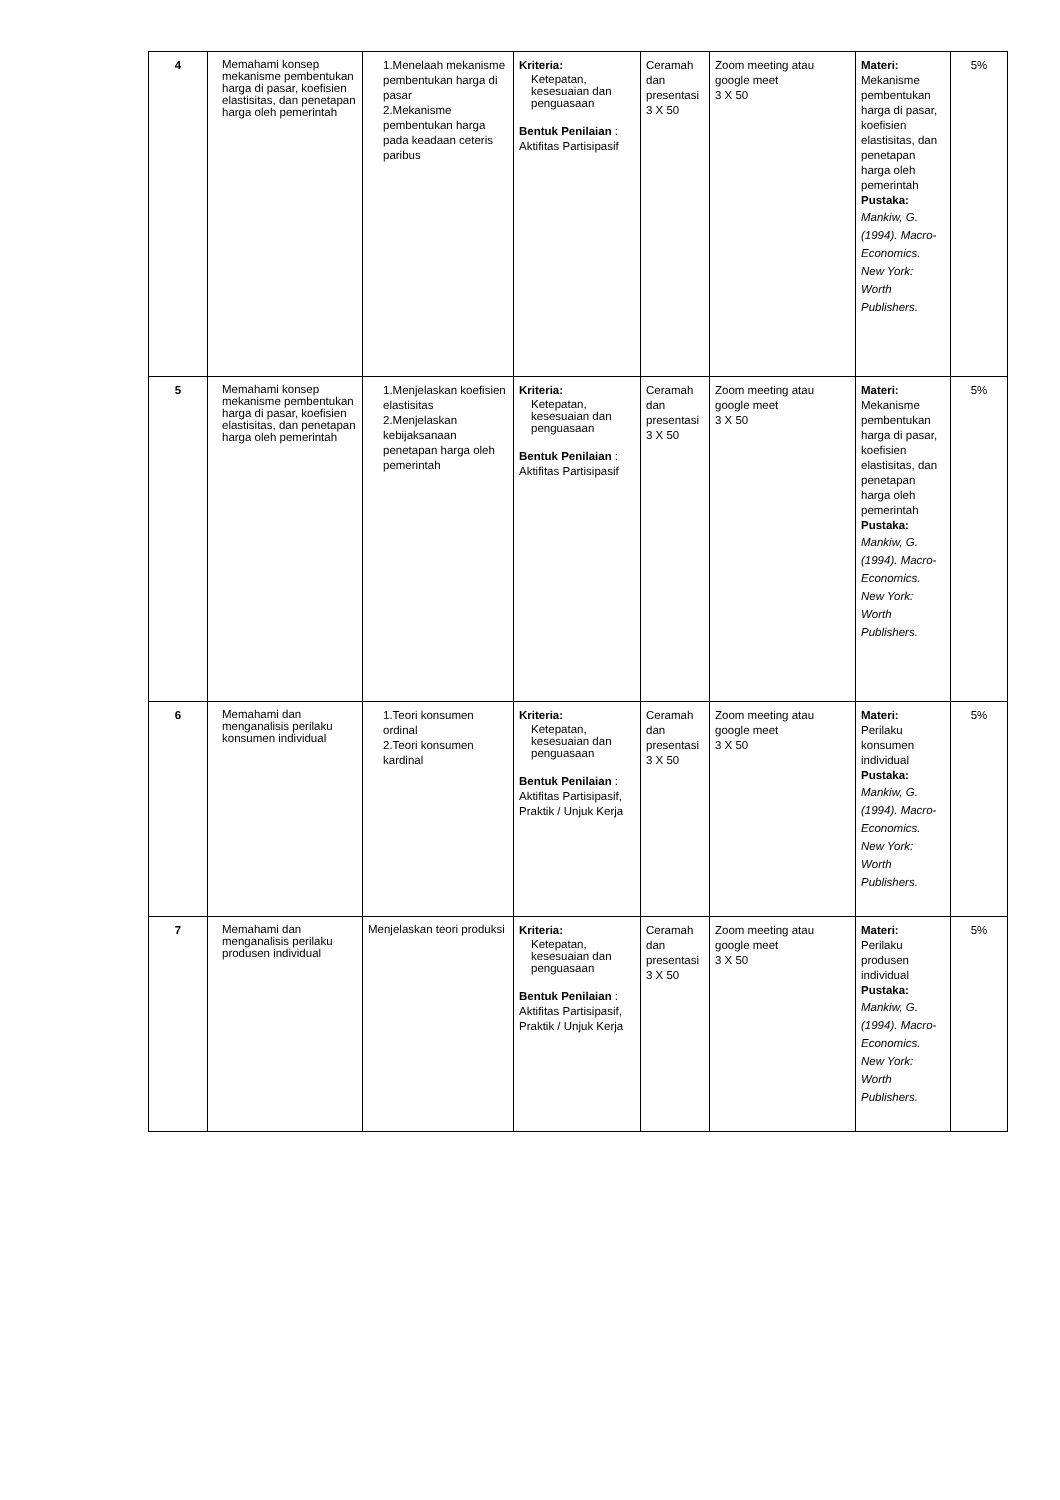| 4 | Memahami konsep mekanisme pembentukan harga di pasar, koefisien elastisitas, dan penetapan harga oleh pemerintah | 1.Menelaah mekanisme pembentukan harga di pasar 2.Mekanisme pembentukan harga pada keadaan ceteris paribus | Kriteria: Ketepatan, kesesuaian dan penguasaan Bentuk Penilaian : Aktifitas Partisipasif | Ceramah dan presentasi 3 X 50 | Zoom meeting atau google meet 3 X 50 | Materi: Mekanisme pembentukan harga di pasar, koefisien elastisitas, dan penetapan harga oleh pemerintah Pustaka: Mankiw, G. (1994). Macro-Economics. New York: Worth Publishers. | 5% |
| 5 | Memahami konsep mekanisme pembentukan harga di pasar, koefisien elastisitas, dan penetapan harga oleh pemerintah | 1.Menjelaskan koefisien elastisitas 2.Menjelaskan kebijaksanaan penetapan harga oleh pemerintah | Kriteria: Ketepatan, kesesuaian dan penguasaan Bentuk Penilaian : Aktifitas Partisipasif | Ceramah dan presentasi 3 X 50 | Zoom meeting atau google meet 3 X 50 | Materi: Mekanisme pembentukan harga di pasar, koefisien elastisitas, dan penetapan harga oleh pemerintah Pustaka: Mankiw, G. (1994). Macro-Economics. New York: Worth Publishers. | 5% |
| 6 | Memahami dan menganalisis perilaku konsumen individual | 1.Teori konsumen ordinal 2.Teori konsumen kardinal | Kriteria: Ketepatan, kesesuaian dan penguasaan Bentuk Penilaian : Aktifitas Partisipasif, Praktik / Unjuk Kerja | Ceramah dan presentasi 3 X 50 | Zoom meeting atau google meet 3 X 50 | Materi: Perilaku konsumen individual Pustaka: Mankiw, G. (1994). Macro-Economics. New York: Worth Publishers. | 5% |
| 7 | Memahami dan menganalisis perilaku produsen individual | Menjelaskan teori produksi | Kriteria: Ketepatan, kesesuaian dan penguasaan Bentuk Penilaian : Aktifitas Partisipasif, Praktik / Unjuk Kerja | Ceramah dan presentasi 3 X 50 | Zoom meeting atau google meet 3 X 50 | Materi: Perilaku produsen individual Pustaka: Mankiw, G. (1994). Macro-Economics. New York: Worth Publishers. | 5% |